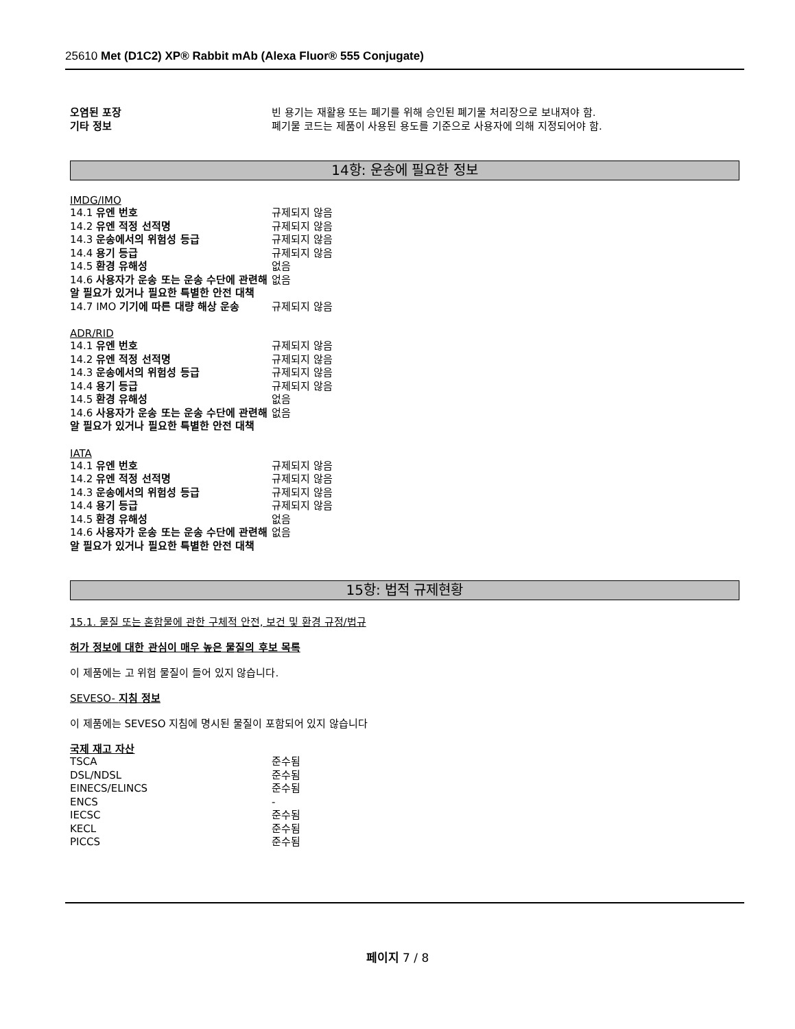25610 Met (D1C2) XP® Rabbit mAb (Alexa Fluor® 555 Conjugate)
| 오염된 포장 | 빈 용기는 재활용 또는 폐기를 위해 승인된 폐기물 처리장으로 보내져야 함. |
| 기타 정보 | 폐기물 코드는 제품이 사용된 용도를 기준으로 사용자에 의해 지정되어야 함. |
14항: 운송에 필요한 정보
IMDG/IMO
| 14.1 유엔 번호 | 규제되지 않음 |
| 14.2 유엔 적정 선적명 | 규제되지 않음 |
| 14.3 운송에서의 위험성 등급 | 규제되지 않음 |
| 14.4 용기 등급 | 규제되지 않음 |
| 14.5 환경 유해성 | 없음 |
| 14.6 사용자가 운송 또는 운송 수단에 관련해 알 필요가 있거나 필요한 특별한 안전 대책 | 없음 |
| 14.7 IMO 기기에 따른 대량 해상 운송 | 규제되지 않음 |
ADR/RID
| 14.1 유엔 번호 | 규제되지 않음 |
| 14.2 유엔 적정 선적명 | 규제되지 않음 |
| 14.3 운송에서의 위험성 등급 | 규제되지 않음 |
| 14.4 용기 등급 | 규제되지 않음 |
| 14.5 환경 유해성 | 없음 |
| 14.6 사용자가 운송 또는 운송 수단에 관련해 알 필요가 있거나 필요한 특별한 안전 대책 | 없음 |
IATA
| 14.1 유엔 번호 | 규제되지 않음 |
| 14.2 유엔 적정 선적명 | 규제되지 않음 |
| 14.3 운송에서의 위험성 등급 | 규제되지 않음 |
| 14.4 용기 등급 | 규제되지 않음 |
| 14.5 환경 유해성 | 없음 |
| 14.6 사용자가 운송 또는 운송 수단에 관련해 알 필요가 있거나 필요한 특별한 안전 대책 | 없음 |
15항: 법적 규제현황
15.1. 물질 또는 혼합물에 관한 구체적 안전, 보건 및 환경 규정/법규
허가 정보에 대한 관심이 매우 높은 물질의 후보 목록
이 제품에는 고 위험 물질이 들어 있지 않습니다.
SEVESO- 지침 정보
이 제품에는 SEVESO 지침에 명시된 물질이 포함되어 있지 않습니다
국제 재고 자산
| TSCA | 준수됨 |
| DSL/NDSL | 준수됨 |
| EINECS/ELINCS | 준수됨 |
| ENCS | - |
| IECSC | 준수됨 |
| KECL | 준수됨 |
| PICCS | 준수됨 |
페이지 7 / 8